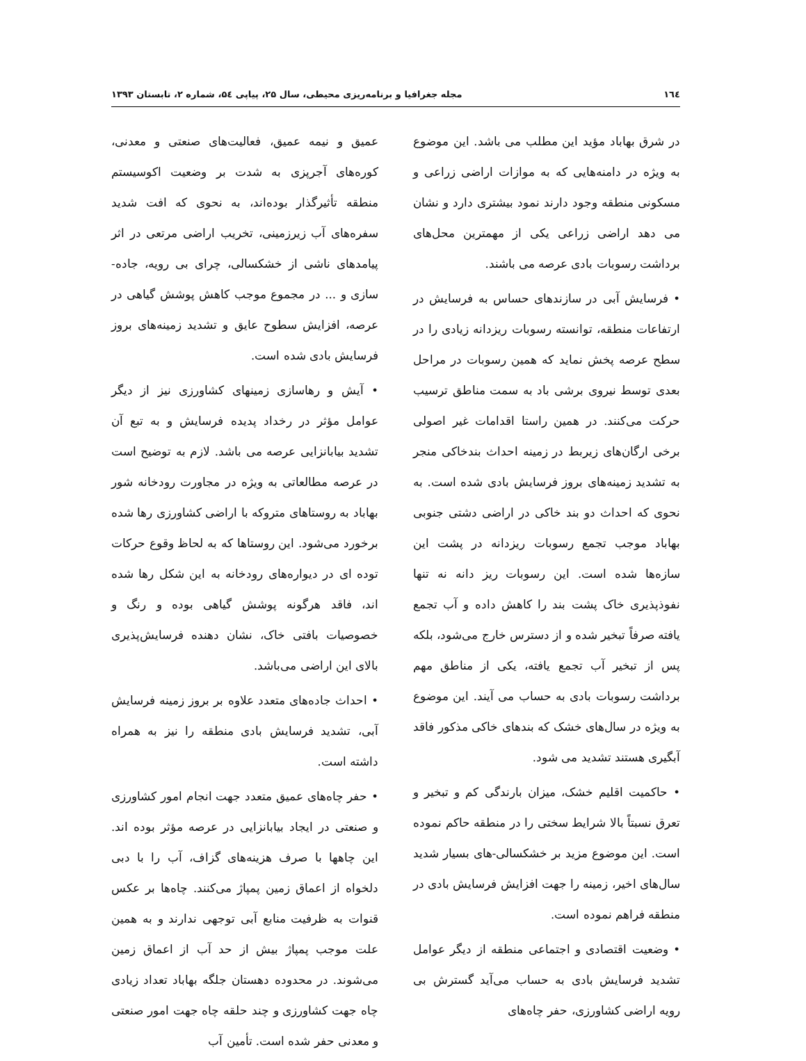١٦٤ مجله جغرافیا و برنامه‌ریزی محیطی، سال ۲۵، پیاپی ۵٤، شماره ۲، تابستان ۱۳۹۳
در شرق بهاباد مؤید این مطلب می باشد. این موضوع به ویژه در دامنه‌هایی که به موازات اراضی زراعی و مسکونی منطقه وجود دارند نمود بیشتری دارد و نشان می دهد اراضی زراعی یکی از مهمترین محل‌های برداشت رسوبات بادی عرصه می باشند.
• فرسایش آبی در سازندهای حساس به فرسایش در ارتفاعات منطقه، توانسته رسوبات ریزدانه زیادی را در سطح عرصه پخش نماید که همین رسوبات در مراحل بعدی توسط نیروی برشی باد به سمت مناطق ترسیب حرکت می‌کنند. در همین راستا اقدامات غیر اصولی برخی ارگان‌های زیربط در زمینه احداث بندخاکی منجر به تشدید زمینه‌های بروز فرسایش بادی شده است. به نحوی که احداث دو بند خاکی در اراضی دشتی جنوبی بهاباد موجب تجمع رسوبات ریزدانه در پشت این سازه‌ها شده است. این رسوبات ریز دانه نه تنها نفوذپذیری خاک پشت بند را کاهش داده و آب تجمع یافته صرفاً تبخیر شده و از دسترس خارج می‌شود، بلکه پس از تبخیر آب تجمع یافته، یکی از مناطق مهم برداشت رسوبات بادی به حساب می آیند. این موضوع به ویژه در سال‌های خشک که بندهای خاکی مذکور فاقد آبگیری هستند تشدید می شود.
• حاکمیت اقلیم خشک، میزان بارندگی کم و تبخیر و تعرق نسبتاً بالا شرایط سختی را در منطقه حاکم نموده است. این موضوع مزید بر خشکسالی-های بسیار شدید سال‌های اخیر، زمینه را جهت افزایش فرسایش بادی در منطقه فراهم نموده است.
• وضعیت اقتصادی و اجتماعی منطقه از دیگر عوامل تشدید فرسایش بادی به حساب می‌آید گسترش بی رویه اراضی کشاورزی، حفر چاه‌های
عمیق و نیمه عمیق، فعالیت‌های صنعتی و معدنی، کوره‌های آجرپزی به شدت بر وضعیت اکوسیستم منطقه تأثیرگذار بوده‌اند، به نحوی که افت شدید سفره‌های آب زیرزمینی، تخریب اراضی مرتعی در اثر پیامدهای ناشی از خشکسالی، چرای بی رویه، جاده-سازی و ... در مجموع موجب کاهش پوشش گیاهی در عرصه، افزایش سطوح عایق و تشدید زمینه‌های بروز فرسایش بادی شده است.
• آیش و رهاسازی زمینهای کشاورزی نیز از دیگر عوامل مؤثر در رخداد پدیده فرسایش و به تبع آن تشدید بیابانزایی عرصه می باشد. لازم به توضیح است در عرصه مطالعاتی به ویژه در مجاورت رودخانه شور بهاباد به روستاهای متروکه با اراضی کشاورزی رها شده برخورد می‌شود. این روستاها که به لحاظ وقوع حرکات توده ای در دیواره‌های رودخانه به این شکل رها شده اند، فاقد هرگونه پوشش گیاهی بوده و رنگ و خصوصیات بافتی خاک، نشان دهنده فرسایش‌پذیری بالای این اراضی می‌باشد.
• احداث جاده‌های متعدد علاوه بر بروز زمینه فرسایش آبی، تشدید فرسایش بادی منطقه را نیز به همراه داشته است.
• حفر چاه‌های عمیق متعدد جهت انجام امور کشاورزی و صنعتی در ایجاد بیابانزایی در عرصه مؤثر بوده اند. این چاهها با صرف هزینه‌های گزاف، آب را با دبی دلخواه از اعماق زمین پمپاژ می‌کنند. چاه‌ها بر عکس قنوات به ظرفیت منابع آبی توجهی ندارند و به همین علت موجب پمپاژ بیش از حد آب از اعماق زمین می‌شوند. در محدوده دهستان جلگه بهاباد تعداد زیادی چاه جهت کشاورزی و چند حلقه چاه جهت امور صنعتی و معدنی حفر شده است. تأمین آب